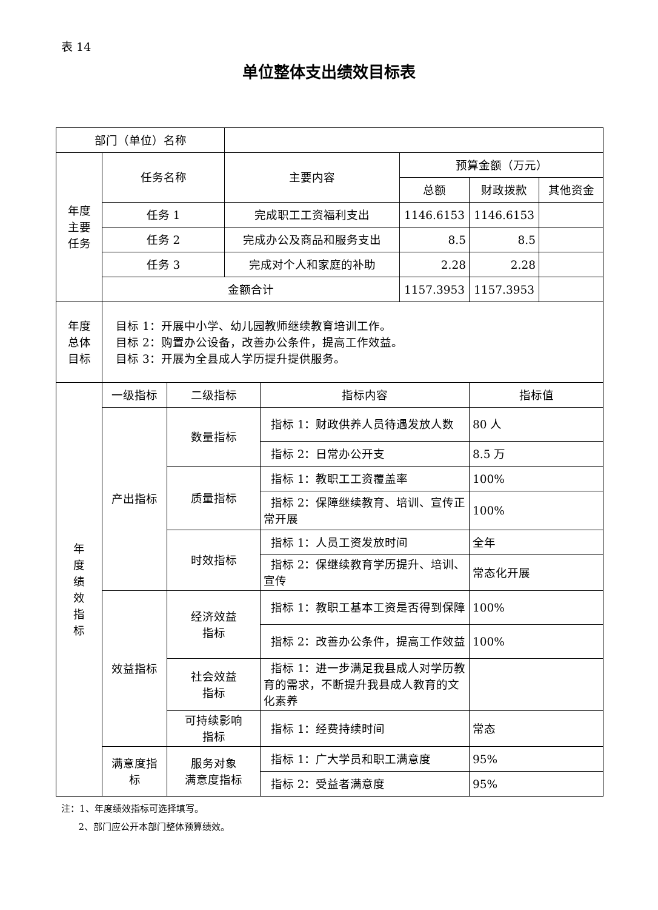表 14
单位整体支出绩效目标表
| 部门（单位）名称 | | | | | | | |
| 年度 主要 任务 | 任务名称 | | 主要内容 | | 预算金额（万元） | | |
| | | | | | 总额 | 财政拨款 | 其他资金 |
| | 任务 1 | | 完成职工工资福利支出 | | 1146.6153 | 1146.6153 | |
| | 任务 2 | | 完成办公及商品和服务支出 | | 8.5 | 8.5 | |
| | 任务 3 | | 完成对个人和家庭的补助 | | 2.28 | 2.28 | |
| | 金额合计 | | | | 1157.3953 | 1157.3953 | |
| 年度 总体 目标 | 目标 1：开展中小学、幼儿园教师继续教育培训工作。 目标 2：购置办公设备，改善办公条件，提高工作效益。 目标 3：开展为全县成人学历提升提供服务。 | | | | | | |
| 年 度 绩 效 指 标 | 一级指标 | 二级指标 | | 指标内容 | | 指标值 | |
| | 产出指标 | 数量指标 | | 指标 1：财政供养人员待遇发放人数 | | 80 人 | |
| | | | | 指标 2：日常办公开支 | | 8.5 万 | |
| | | 质量指标 | | 指标 1：教职工工资覆盖率 | | 100% | |
| | | | | 指标 2：保障继续教育、培训、宣传正常开展 | | 100% | |
| | | 时效指标 | | 指标 1：人员工资发放时间 | | 全年 | |
| | | | | 指标 2：保继续教育学历提升、培训、宣传 | | 常态化开展 | |
| | 效益指标 | 经济效益 指标 | | 指标 1：教职工基本工资是否得到保障 | | 100% | |
| | | | | 指标 2：改善办公条件，提高工作效益 | | 100% | |
| | | 社会效益 指标 | | 指标 1：进一步满足我县成人对学历教育的需求，不断提升我县成人教育的文化素养 | | | |
| | | 可持续影响 指标 | | 指标 1：经费持续时间 | | 常态 | |
| | 满意度指 标 | 服务对象 满意度指标 | | 指标 1：广大学员和职工满意度 | | 95% | |
| | | | | 指标 2：受益者满意度 | | 95% | |
注：1、年度绩效指标可选择填写。
2、部门应公开本部门整体预算绩效。